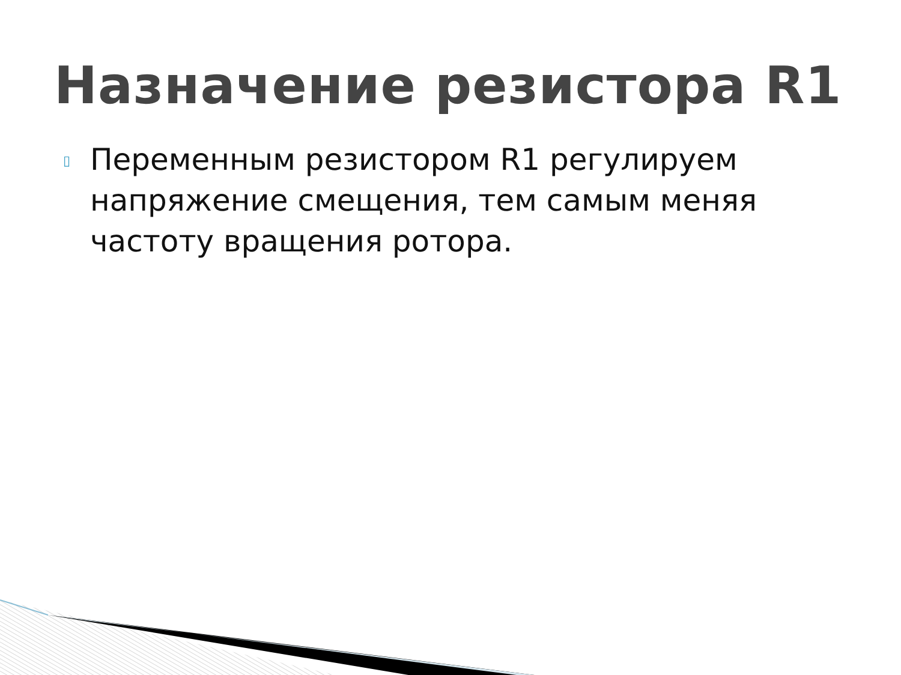Назначение резистора R1
▯
Переменным резистором R1 регулируем напряжение смещения, тем самым меняя частоту вращения ротора.